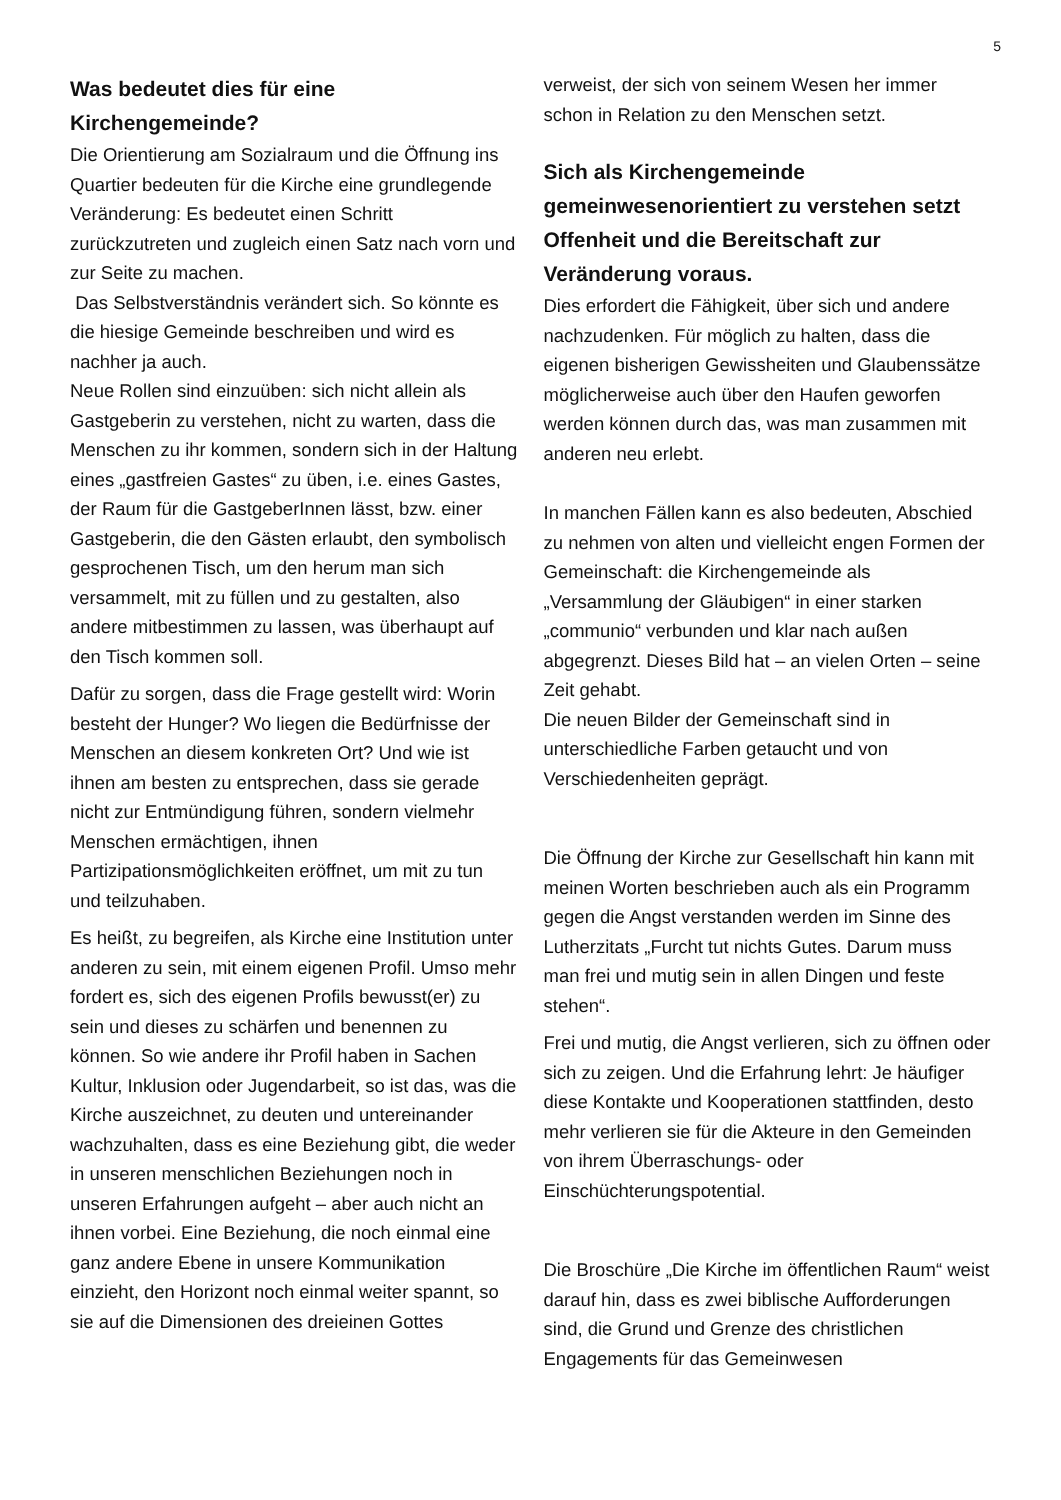5
Was bedeutet dies für eine Kirchengemeinde?
Die Orientierung am Sozialraum und die Öffnung ins Quartier bedeuten für die Kirche eine grundlegende Veränderung: Es bedeutet einen Schritt zurückzutreten und zugleich einen Satz nach vorn und zur Seite zu machen.
Das Selbstverständnis verändert sich. So könnte es die hiesige Gemeinde beschreiben und wird es nachher ja auch.
Neue Rollen sind einzuüben: sich nicht allein als Gastgeberin zu verstehen, nicht zu warten, dass die Menschen zu ihr kommen, sondern sich in der Haltung eines „gastfreien Gastes“ zu üben, i.e. eines Gastes, der Raum für die GastgeberInnen lässt, bzw. einer Gastgeberin, die den Gästen erlaubt, den symbolisch gesprochenen Tisch, um den herum man sich versammelt, mit zu füllen und zu gestalten, also andere mitbestimmen zu lassen, was überhaupt auf den Tisch kommen soll.
Dafür zu sorgen, dass die Frage gestellt wird: Worin besteht der Hunger? Wo liegen die Bedürfnisse der Menschen an diesem konkreten Ort? Und wie ist ihnen am besten zu entsprechen, dass sie gerade nicht zur Entmündigung führen, sondern vielmehr Menschen ermächtigen, ihnen Partizipationsmöglichkeiten eröffnet, um mit zu tun und teilzuhaben.
Es heißt, zu begreifen, als Kirche eine Institution unter anderen zu sein, mit einem eigenen Profil. Umso mehr fordert es, sich des eigenen Profils bewusst(er) zu sein und dieses zu schärfen und benennen zu können. So wie andere ihr Profil haben in Sachen Kultur, Inklusion oder Jugendarbeit, so ist das, was die Kirche auszeichnet, zu deuten und untereinander wachzuhalten, dass es eine Beziehung gibt, die weder in unseren menschlichen Beziehungen noch in unseren Erfahrungen aufgeht – aber auch nicht an ihnen vorbei. Eine Beziehung, die noch einmal eine ganz andere Ebene in unsere Kommunikation einzieht, den Horizont noch einmal weiter spannt, so sie auf die Dimensionen des dreieinen Gottes
verweist, der sich von seinem Wesen her immer schon in Relation zu den Menschen setzt.
Sich als Kirchengemeinde gemeinwesenorientiert zu verstehen setzt Offenheit und die Bereitschaft zur Veränderung voraus.
Dies erfordert die Fähigkeit, über sich und andere nachzudenken. Für möglich zu halten, dass die eigenen bisherigen Gewissheiten und Glaubenssätze möglicherweise auch über den Haufen geworfen werden können durch das, was man zusammen mit anderen neu erlebt.
In manchen Fällen kann es also bedeuten, Abschied zu nehmen von alten und vielleicht engen Formen der Gemeinschaft: die Kirchengemeinde als „Versammlung der Gläubigen“ in einer starken „communio“ verbunden und klar nach außen abgegrenzt. Dieses Bild hat – an vielen Orten – seine Zeit gehabt.
Die neuen Bilder der Gemeinschaft sind in unterschiedliche Farben getaucht und von Verschiedenheiten geprägt.
Die Öffnung der Kirche zur Gesellschaft hin kann mit meinen Worten beschrieben auch als ein Programm gegen die Angst verstanden werden im Sinne des Lutherzitats „Furcht tut nichts Gutes. Darum muss man frei und mutig sein in allen Dingen und feste stehen“.
Frei und mutig, die Angst verlieren, sich zu öffnen oder sich zu zeigen. Und die Erfahrung lehrt: Je häufiger diese Kontakte und Kooperationen stattfinden, desto mehr verlieren sie für die Akteure in den Gemeinden von ihrem Überraschungs- oder Einschüchterungspotential.
Die Broschüre „Die Kirche im öffentlichen Raum“ weist darauf hin, dass es zwei biblische Aufforderungen sind, die Grund und Grenze des christlichen Engagements für das Gemeinwesen